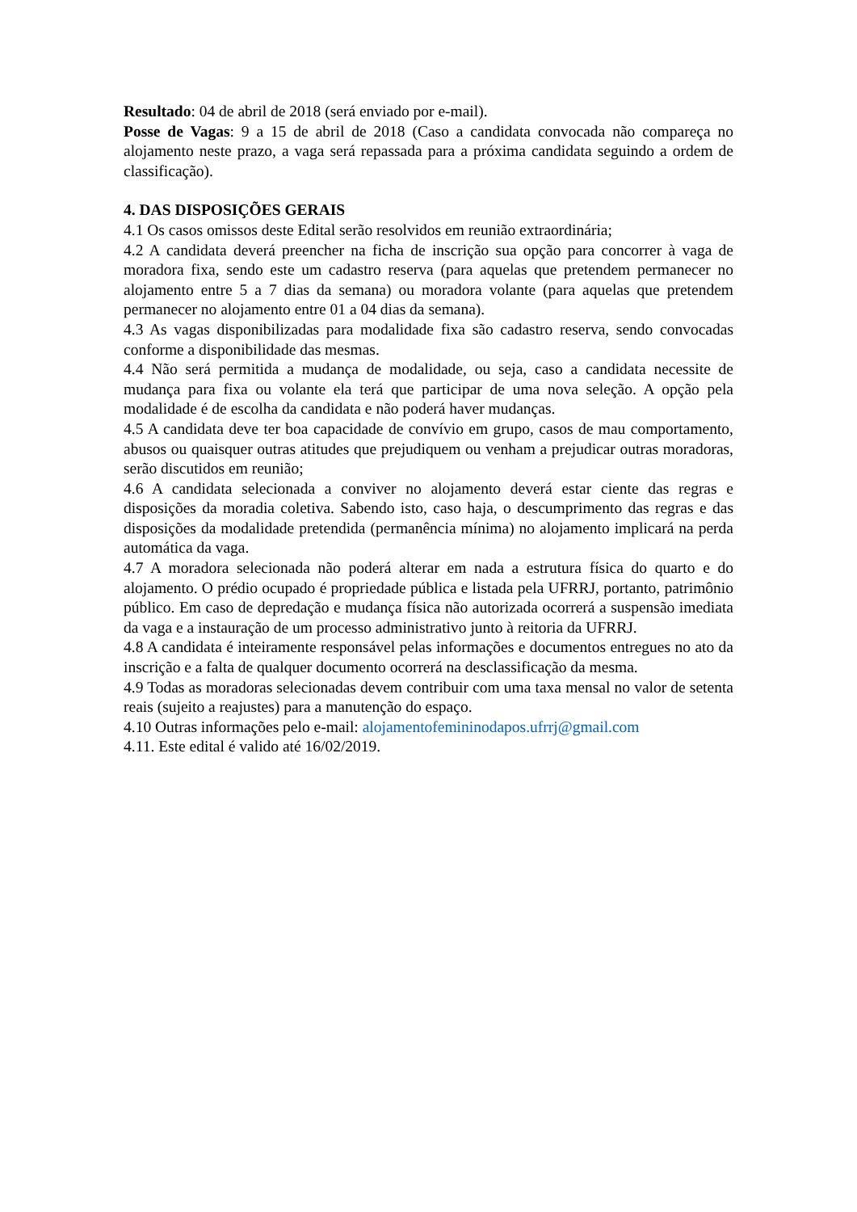Resultado: 04 de abril de 2018 (será enviado por e-mail).
Posse de Vagas: 9 a 15 de abril de 2018 (Caso a candidata convocada não compareça no alojamento neste prazo, a vaga será repassada para a próxima candidata seguindo a ordem de classificação).
4. DAS DISPOSIÇÕES GERAIS
4.1 Os casos omissos deste Edital serão resolvidos em reunião extraordinária;
4.2 A candidata deverá preencher na ficha de inscrição sua opção para concorrer à vaga de moradora fixa, sendo este um cadastro reserva (para aquelas que pretendem permanecer no alojamento entre 5 a 7 dias da semana) ou moradora volante (para aquelas que pretendem permanecer no alojamento entre 01 a 04 dias da semana).
4.3 As vagas disponibilizadas para modalidade fixa são cadastro reserva, sendo convocadas conforme a disponibilidade das mesmas.
4.4 Não será permitida a mudança de modalidade, ou seja, caso a candidata necessite de mudança para fixa ou volante ela terá que participar de uma nova seleção. A opção pela modalidade é de escolha da candidata e não poderá haver mudanças.
4.5 A candidata deve ter boa capacidade de convívio em grupo, casos de mau comportamento, abusos ou quaisquer outras atitudes que prejudiquem ou venham a prejudicar outras moradoras, serão discutidos em reunião;
4.6 A candidata selecionada a conviver no alojamento deverá estar ciente das regras e disposições da moradia coletiva. Sabendo isto, caso haja, o descumprimento das regras e das disposições da modalidade pretendida (permanência mínima) no alojamento implicará na perda automática da vaga.
4.7 A moradora selecionada não poderá alterar em nada a estrutura física do quarto e do alojamento. O prédio ocupado é propriedade pública e listada pela UFRRJ, portanto, patrimônio público. Em caso de depredação e mudança física não autorizada ocorrerá a suspensão imediata da vaga e a instauração de um processo administrativo junto à reitoria da UFRRJ.
4.8 A candidata é inteiramente responsável pelas informações e documentos entregues no ato da inscrição e a falta de qualquer documento ocorrerá na desclassificação da mesma.
4.9 Todas as moradoras selecionadas devem contribuir com uma taxa mensal no valor de setenta reais (sujeito a reajustes) para a manutenção do espaço.
4.10 Outras informações pelo e-mail: alojamentofemininodapos.ufrrj@gmail.com
4.11. Este edital é valido até 16/02/2019.